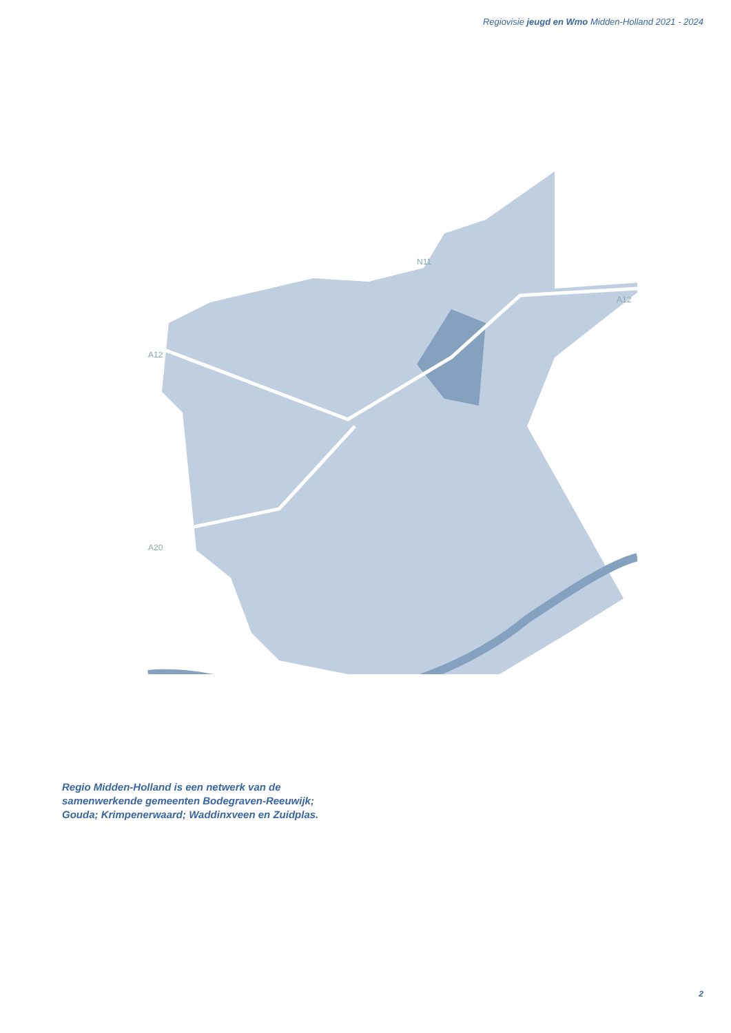Regiovisie jeugd en Wmo Midden-Holland 2021 - 2024
A12
A12
A20
N11
Regio Midden-Holland is een netwerk van de samenwerkende gemeenten Bodegraven-Reeuwijk; Gouda; Krimpenerwaard; Waddinxveen en Zuidplas.
2